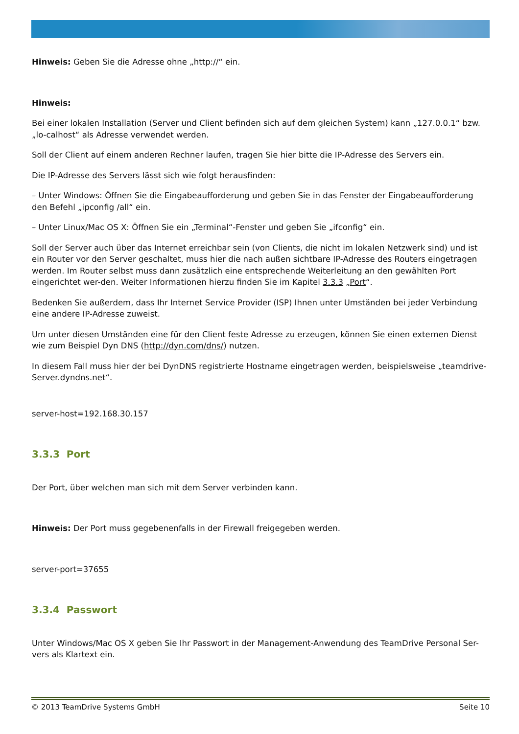Hinweis: Geben Sie die Adresse ohne „http://“ ein.
Hinweis:
Bei einer lokalen Installation (Server und Client befinden sich auf dem gleichen System) kann „127.0.0.1“ bzw. „lo-calhost“ als Adresse verwendet werden.
Soll der Client auf einem anderen Rechner laufen, tragen Sie hier bitte die IP-Adresse des Servers ein.
Die IP-Adresse des Servers lässt sich wie folgt herausfinden:
– Unter Windows: Öffnen Sie die Eingabeaufforderung und geben Sie in das Fenster der Eingabeaufforderung den Befehl „ipconfig /all“ ein.
– Unter Linux/Mac OS X: Öffnen Sie ein „Terminal“-Fenster und geben Sie „ifconfig“ ein.
Soll der Server auch über das Internet erreichbar sein (von Clients, die nicht im lokalen Netzwerk sind) und ist ein Router vor den Server geschaltet, muss hier die nach außen sichtbare IP-Adresse des Routers eingetragen werden. Im Router selbst muss dann zusätzlich eine entsprechende Weiterleitung an den gewählten Port eingerichtet wer-den. Weiter Informationen hierzu finden Sie im Kapitel 3.3.3 „Port“.
Bedenken Sie außerdem, dass Ihr Internet Service Provider (ISP) Ihnen unter Umständen bei jeder Verbindung eine andere IP-Adresse zuweist.
Um unter diesen Umständen eine für den Client feste Adresse zu erzeugen, können Sie einen externen Dienst wie zum Beispiel Dyn DNS (http://dyn.com/dns/) nutzen.
In diesem Fall muss hier der bei DynDNS registrierte Hostname eingetragen werden, beispielsweise „teamdrive-Server.dyndns.net“.
server-host=192.168.30.157
3.3.3 Port
Der Port, über welchen man sich mit dem Server verbinden kann.
Hinweis: Der Port muss gegebenenfalls in der Firewall freigegeben werden.
server-port=37655
3.3.4 Passwort
Unter Windows/Mac OS X geben Sie Ihr Passwort in der Management-Anwendung des TeamDrive Personal Ser-vers als Klartext ein.
© 2013 TeamDrive Systems GmbH Seite 10